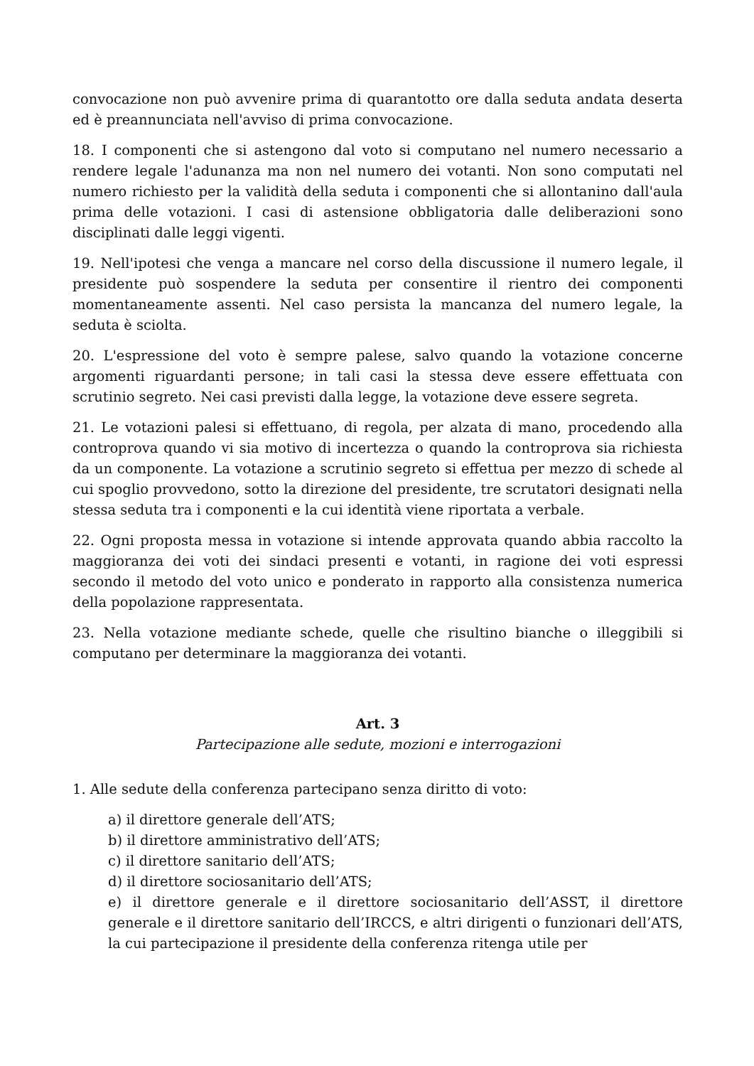convocazione non può avvenire prima di quarantotto ore dalla seduta andata deserta ed è preannunciata nell'avviso di prima convocazione.
18. I componenti che si astengono dal voto si computano nel numero necessario a rendere legale l'adunanza ma non nel numero dei votanti. Non sono computati nel numero richiesto per la validità della seduta i componenti che si allontanino dall'aula prima delle votazioni. I casi di astensione obbligatoria dalle deliberazioni sono disciplinati dalle leggi vigenti.
19. Nell'ipotesi che venga a mancare nel corso della discussione il numero legale, il presidente può sospendere la seduta per consentire il rientro dei componenti momentaneamente assenti. Nel caso persista la mancanza del numero legale, la seduta è sciolta.
20. L'espressione del voto è sempre palese, salvo quando la votazione concerne argomenti riguardanti persone; in tali casi la stessa deve essere effettuata con scrutinio segreto. Nei casi previsti dalla legge, la votazione deve essere segreta.
21. Le votazioni palesi si effettuano, di regola, per alzata di mano, procedendo alla controprova quando vi sia motivo di incertezza o quando la controprova sia richiesta da un componente. La votazione a scrutinio segreto si effettua per mezzo di schede al cui spoglio provvedono, sotto la direzione del presidente, tre scrutatori designati nella stessa seduta tra i componenti e la cui identità viene riportata a verbale.
22. Ogni proposta messa in votazione si intende approvata quando abbia raccolto la maggioranza dei voti dei sindaci presenti e votanti, in ragione dei voti espressi secondo il metodo del voto unico e ponderato in rapporto alla consistenza numerica della popolazione rappresentata.
23. Nella votazione mediante schede, quelle che risultino bianche o illeggibili si computano per determinare la maggioranza dei votanti.
Art. 3
Partecipazione alle sedute, mozioni e interrogazioni
1. Alle sedute della conferenza partecipano senza diritto di voto:
a) il direttore generale dell’ATS;
b) il direttore amministrativo dell’ATS;
c) il direttore sanitario dell’ATS;
d) il direttore sociosanitario dell’ATS;
e) il direttore generale e il direttore sociosanitario dell’ASST, il direttore generale e il direttore sanitario dell’IRCCS, e altri dirigenti o funzionari dell’ATS, la cui partecipazione il presidente della conferenza ritenga utile per